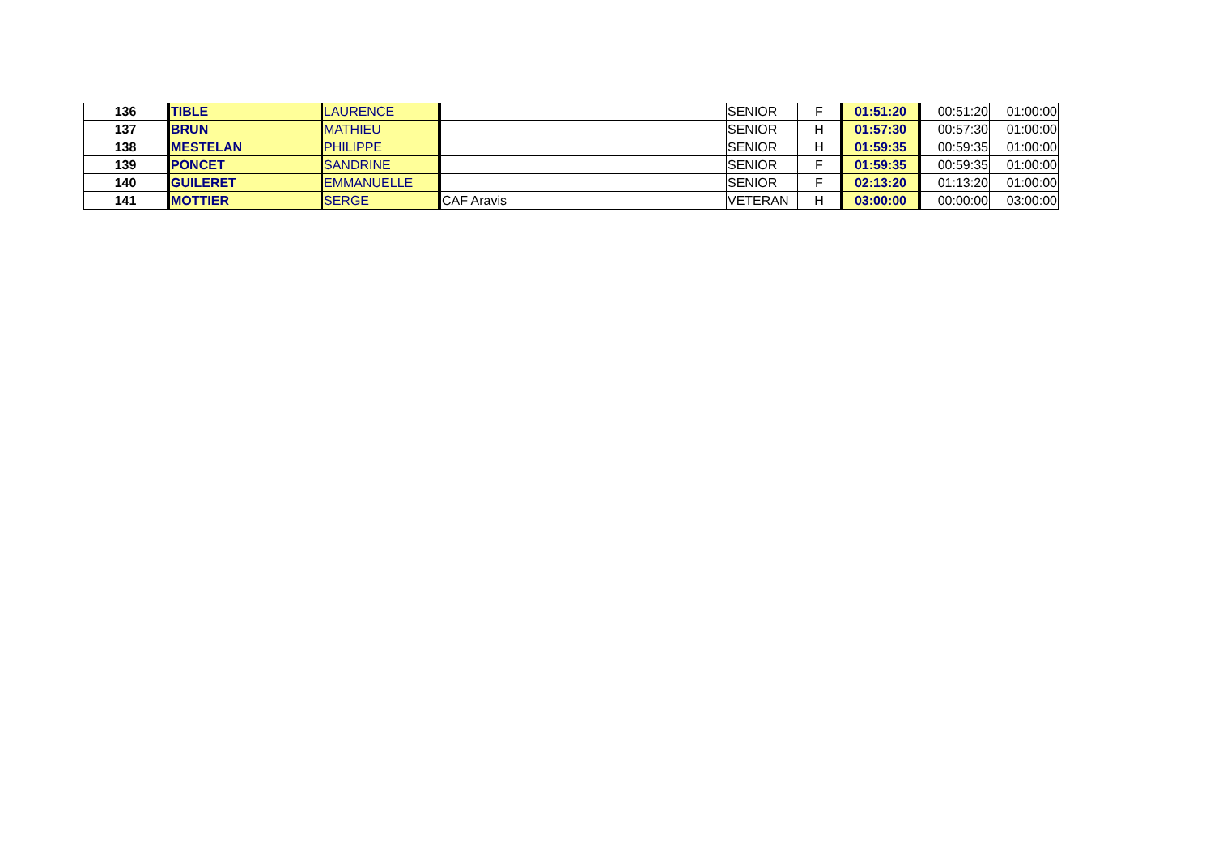| 136 | TIBLE | LAURENCE | | SENIOR | F | 01:51:20 | 00:51:20 | 01:00:00 |
| 137 | BRUN | MATHIEU | | SENIOR | H | 01:57:30 | 00:57:30 | 01:00:00 |
| 138 | MESTELAN | PHILIPPE | | SENIOR | H | 01:59:35 | 00:59:35 | 01:00:00 |
| 139 | PONCET | SANDRINE | | SENIOR | F | 01:59:35 | 00:59:35 | 01:00:00 |
| 140 | GUILERET | EMMANUELLE | | SENIOR | F | 02:13:20 | 01:13:20 | 01:00:00 |
| 141 | MOTTIER | SERGE | CAF Aravis | VETERAN | H | 03:00:00 | 00:00:00 | 03:00:00 |